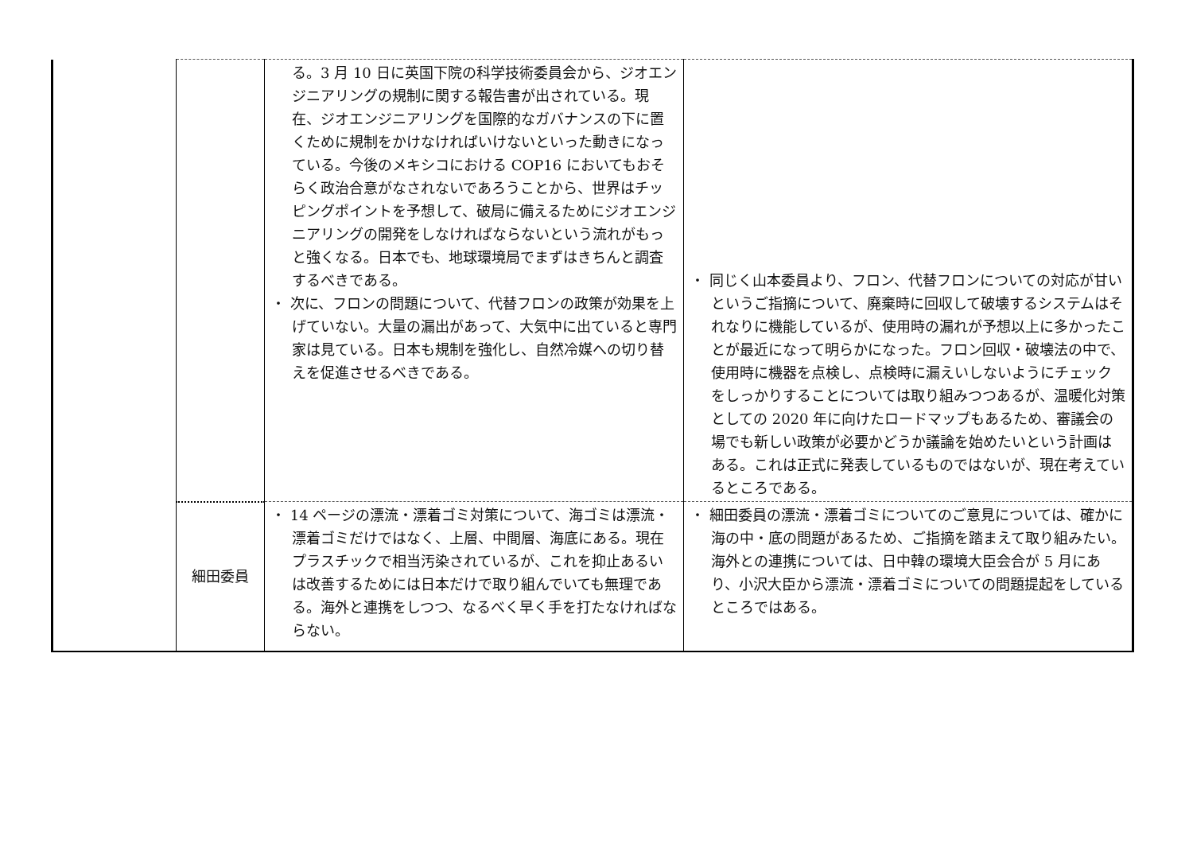| | | る。3 月 10 日に英国下院の科学技術委員会から、ジオエンジニアリングの規制に関する報告書が出されている。現在、ジオエンジニアリングを国際的なガバナンスの下に置くために規制をかけなければいけないといった動きになっている。今後のメキシコにおける COP16 においてもおそらく政治合意がなされないであろうことから、世界はチッピングポイントを予想して、破局に備えるためにジオエンジニアリングの開発をしなければならないという流れがもっと強くなる。日本でも、地球環境局でまずはきちんと調査するべきである。 ・ 次に、フロンの問題について、代替フロンの政策が効果を上げていない。大量の漏出があって、大気中に出ていると専門家は見ている。日本も規制を強化し、自然冷媒への切り替えを促進させるべきである。 | ・ 同じく山本委員より、フロン、代替フロンについての対応が甘いというご指摘について、廃棄時に回収して破壊するシステムはそれなりに機能しているが、使用時の漏れが予想以上に多かったことが最近になって明らかになった。フロン回収・破壊法の中で、使用時に機器を点検し、点検時に漏えいしないようにチェックをしっかりすることについては取り組みつつあるが、温暖化対策としての 2020 年に向けたロードマップもあるため、審議会の場でも新しい政策が必要かどうか議論を始めたいという計画はある。これは正式に発表しているものではないが、現在考えているところである。 |
| | 細田委員 | ・ 14 ページの漂流・漂着ゴミ対策について、海ゴミは漂流・漂着ゴミだけではなく、上層、中間層、海底にある。現在プラスチックで相当汚染されているが、これを抑止あるいは改善するためには日本だけで取り組んでいても無理である。海外と連携をしつつ、なるべく早く手を打たなければならない。 | ・ 細田委員の漂流・漂着ゴミについてのご意見については、確かに海の中・底の問題があるため、ご指摘を踏まえて取り組みたい。海外との連携については、日中韓の環境大臣会合が 5 月にあり、小沢大臣から漂流・漂着ゴミについての問題提起をしているところではある。 |